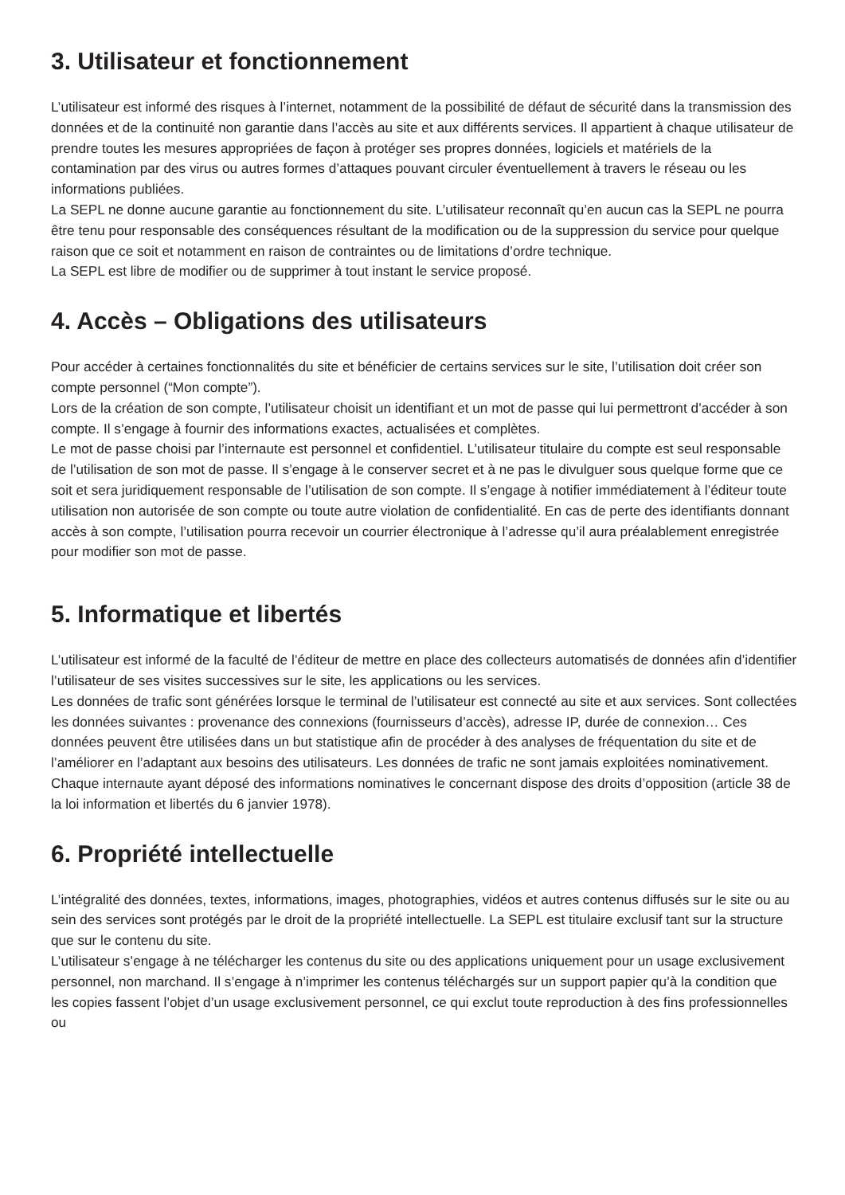3. Utilisateur et fonctionnement
L’utilisateur est informé des risques à l’internet, notamment de la possibilité de défaut de sécurité dans la transmission des données et de la continuité non garantie dans l’accès au site et aux différents services. Il appartient à chaque utilisateur de prendre toutes les mesures appropriées de façon à protéger ses propres données, logiciels et matériels de la contamination par des virus ou autres formes d’attaques pouvant circuler éventuellement à travers le réseau ou les informations publiées.
La SEPL ne donne aucune garantie au fonctionnement du site. L’utilisateur reconnaît qu’en aucun cas la SEPL ne pourra être tenu pour responsable des conséquences résultant de la modification ou de la suppression du service pour quelque raison que ce soit et notamment en raison de contraintes ou de limitations d’ordre technique.
La SEPL est libre de modifier ou de supprimer à tout instant le service proposé.
4. Accès – Obligations des utilisateurs
Pour accéder à certaines fonctionnalités du site et bénéficier de certains services sur le site, l’utilisation doit créer son compte personnel (“Mon compte”).
Lors de la création de son compte, l’utilisateur choisit un identifiant et un mot de passe qui lui permettront d’accéder à son compte. Il s’engage à fournir des informations exactes, actualisées et complètes.
Le mot de passe choisi par l’internaute est personnel et confidentiel. L’utilisateur titulaire du compte est seul responsable de l’utilisation de son mot de passe. Il s’engage à le conserver secret et à ne pas le divulguer sous quelque forme que ce soit et sera juridiquement responsable de l’utilisation de son compte. Il s’engage à notifier immédiatement à l’éditeur toute utilisation non autorisée de son compte ou toute autre violation de confidentialité. En cas de perte des identifiants donnant accès à son compte, l’utilisation pourra recevoir un courrier électronique à l’adresse qu’il aura préalablement enregistrée pour modifier son mot de passe.
5. Informatique et libertés
L’utilisateur est informé de la faculté de l’éditeur de mettre en place des collecteurs automatisés de données afin d’identifier l’utilisateur de ses visites successives sur le site, les applications ou les services.
Les données de trafic sont générées lorsque le terminal de l’utilisateur est connecté au site et aux services. Sont collectées les données suivantes : provenance des connexions (fournisseurs d’accès), adresse IP, durée de connexion… Ces données peuvent être utilisées dans un but statistique afin de procéder à des analyses de fréquentation du site et de l’améliorer en l’adaptant aux besoins des utilisateurs. Les données de trafic ne sont jamais exploitées nominativement. Chaque internaute ayant déposé des informations nominatives le concernant dispose des droits d’opposition (article 38 de la loi information et libertés du 6 janvier 1978).
6. Propriété intellectuelle
L’intégralité des données, textes, informations, images, photographies, vidéos et autres contenus diffusés sur le site ou au sein des services sont protégés par le droit de la propriété intellectuelle. La SEPL est titulaire exclusif tant sur la structure que sur le contenu du site.
L’utilisateur s’engage à ne télécharger les contenus du site ou des applications uniquement pour un usage exclusivement personnel, non marchand. Il s’engage à n’imprimer les contenus téléchargés sur un support papier qu’à la condition que les copies fassent l’objet d’un usage exclusivement personnel, ce qui exclut toute reproduction à des fins professionnelles ou